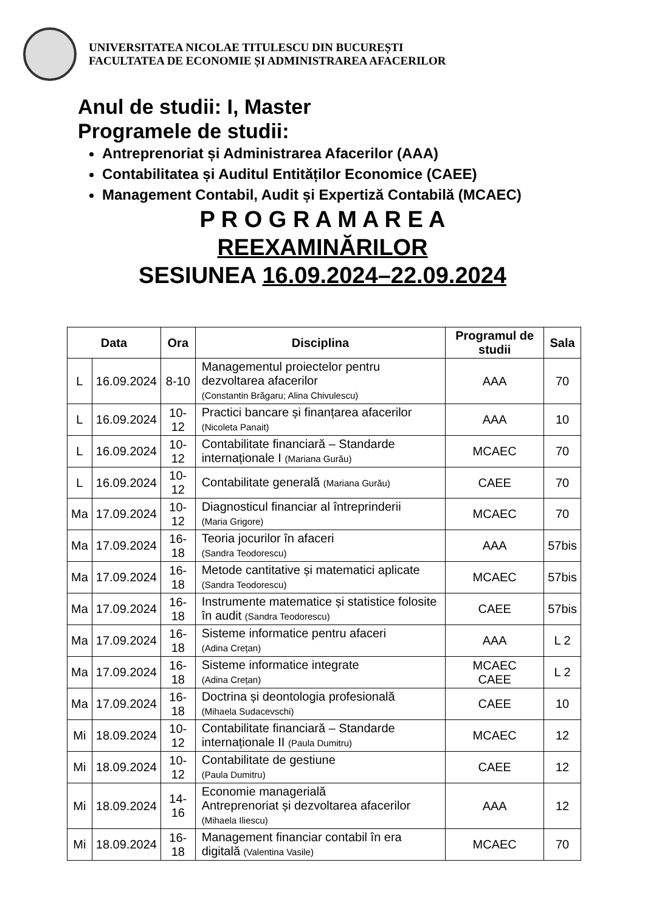UNIVERSITATEA NICOLAE TITULESCU DIN BUCUREȘTI
FACULTATEA DE ECONOMIE ȘI ADMINISTRAREA AFACERILOR
Anul de studii: I, Master
Programele de studii:
Antreprenoriat și Administrarea Afacerilor (AAA)
Contabilitatea și Auditul Entităților Economice (CAEE)
Management Contabil, Audit și Expertiză Contabilă (MCAEC)
P R O G R A M A R E A
REEXAMINĂRILOR
SESIUNEA 16.09.2024–22.09.2024
| Data | | Ora | Disciplina | Programul de studii | Sala |
| --- | --- | --- | --- | --- | --- |
| L | 16.09.2024 | 8-10 | Managementul proiectelor pentru dezvoltarea afacerilor (Constantin Brăgaru; Alina Chivulescu) | AAA | 70 |
| L | 16.09.2024 | 10-12 | Practici bancare și finanțarea afacerilor (Nicoleta Panait) | AAA | 10 |
| L | 16.09.2024 | 10-12 | Contabilitate financiară – Standarde internaționale I (Mariana Gurău) | MCAEC | 70 |
| L | 16.09.2024 | 10-12 | Contabilitate generală (Mariana Gurău) | CAEE | 70 |
| Ma | 17.09.2024 | 10-12 | Diagnosticul financiar al întreprinderii (Maria Grigore) | MCAEC | 70 |
| Ma | 17.09.2024 | 16-18 | Teoria jocurilor în afaceri (Sandra Teodorescu) | AAA | 57bis |
| Ma | 17.09.2024 | 16-18 | Metode cantitative și matematici aplicate (Sandra Teodorescu) | MCAEC | 57bis |
| Ma | 17.09.2024 | 16-18 | Instrumente matematice și statistice folosite în audit (Sandra Teodorescu) | CAEE | 57bis |
| Ma | 17.09.2024 | 16-18 | Sisteme informatice pentru afaceri (Adina Crețan) | AAA | L 2 |
| Ma | 17.09.2024 | 16-18 | Sisteme informatice integrate (Adina Crețan) | MCAEC CAEE | L 2 |
| Ma | 17.09.2024 | 16-18 | Doctrina și deontologia profesională (Mihaela Sudacevschi) | CAEE | 10 |
| Mi | 18.09.2024 | 10-12 | Contabilitate financiară – Standarde internaționale II (Paula Dumitru) | MCAEC | 12 |
| Mi | 18.09.2024 | 10-12 | Contabilitate de gestiune (Paula Dumitru) | CAEE | 12 |
| Mi | 18.09.2024 | 14-16 | Economie managerială Antreprenoriat și dezvoltarea afacerilor (Mihaela Iliescu) | AAA | 12 |
| Mi | 18.09.2024 | 16-18 | Management financiar contabil în era digitală (Valentina Vasile) | MCAEC | 70 |